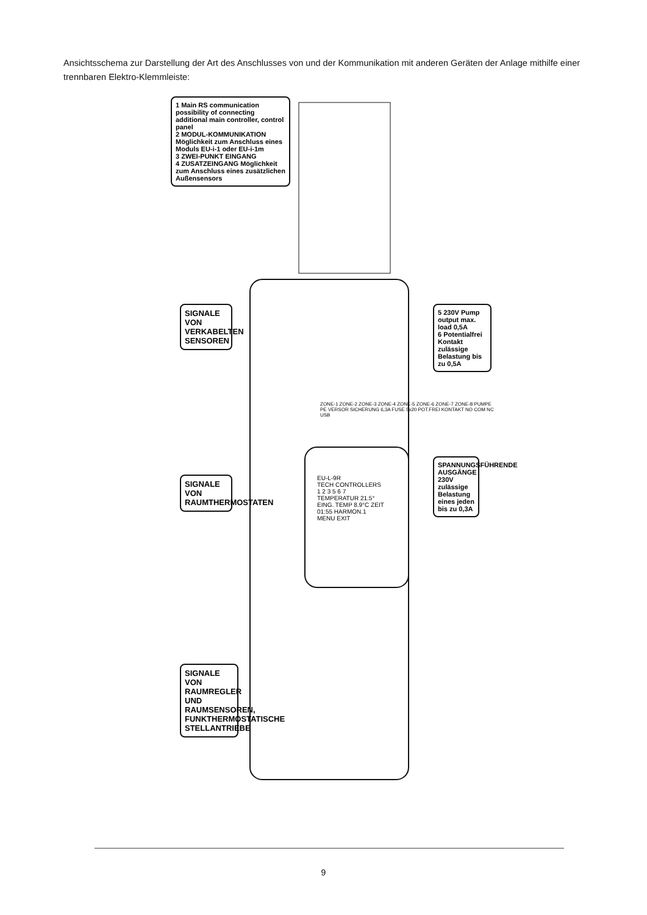Ansichtsschema zur Darstellung der Art des Anschlusses von und der Kommunikation mit anderen Geräten der Anlage mithilfe einer trennbaren Elektro-Klemmleiste:
1 Main RS communication possibility of connecting additional main controller, control panel
2 MODUL-KOMMUNIKATION Möglichkeit zum Anschluss eines Moduls EU-i-1 oder EU-i-1m
3 ZWEI-PUNKT EINGANG
4 ZUSATZEINGANG Möglichkeit zum Anschluss eines zusätzlichen Außensensors
SIGNALE VON VERKABELTEN SENSOREN
SIGNALE VON RAUMTHERMOSTATEN
SIGNALE VON RAUMREGLER UND RAUMSENSOREN, FUNKTHERMOSTATISCHE STELLANTRIEBE
EU-L-9R
TECH CONTROLLERS
1 2 3 5 6 7
TEMPERATUR 21.5° EING. TEMP 8.9°C ZEIT 01:55 HARMON.1
MENU EXIT
ZONE-1 ZONE-2 ZONE-3 ZONE-4 ZONE-5 ZONE-6 ZONE-7 ZONE-8 PUMPE PE VERSOR SICHERUNG 6,3A FUSE 5x20 POT.FREI KONTAKT NO COM NC USB
5 230V Pump output max. load 0,5A
6 Potentialfrei Kontakt zulässige Belastung bis zu 0,5A
SPANNUNGSFÜHRENDE AUSGÄNGE 230V zulässige Belastung eines jeden bis zu 0,3A
9